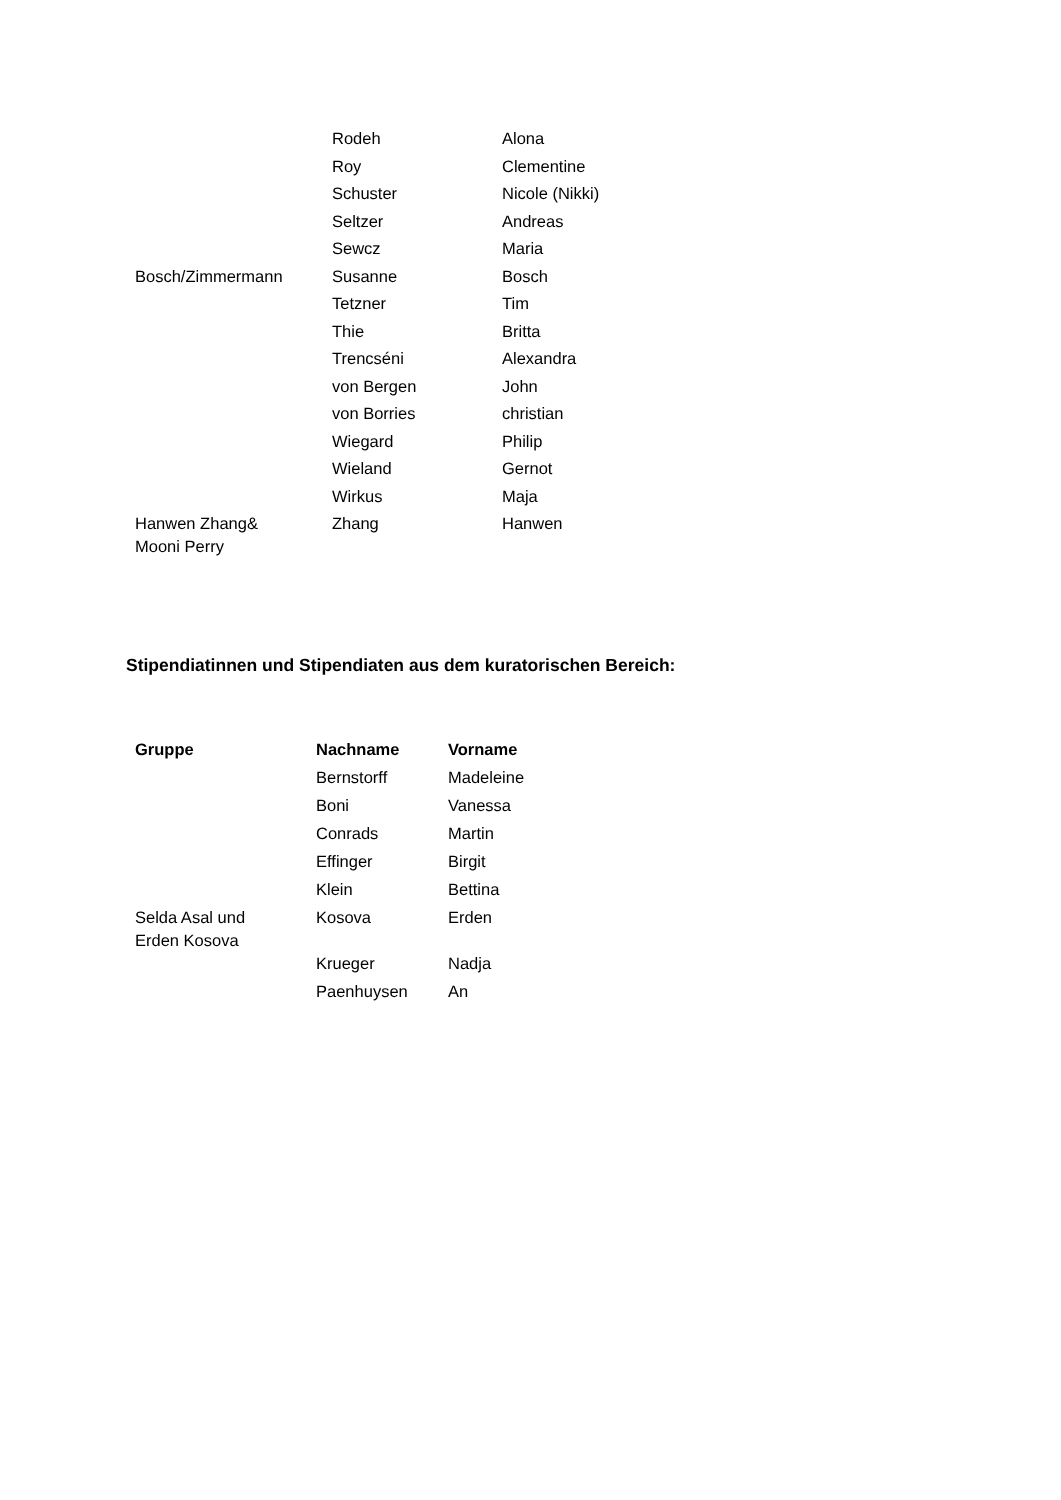| | Rodeh | Alona |
| | Roy | Clementine |
| | Schuster | Nicole (Nikki) |
| | Seltzer | Andreas |
| | Sewcz | Maria |
| Bosch/Zimmermann | Susanne | Bosch |
| | Tetzner | Tim |
| | Thie | Britta |
| | Trencséni | Alexandra |
| | von Bergen | John |
| | von Borries | christian |
| | Wiegard | Philip |
| | Wieland | Gernot |
| | Wirkus | Maja |
| Hanwen Zhang& Mooni Perry | Zhang | Hanwen |
Stipendiatinnen und Stipendiaten aus dem kuratorischen Bereich:
| Gruppe | Nachname | Vorname |
| --- | --- | --- |
| | Bernstorff | Madeleine |
| | Boni | Vanessa |
| | Conrads | Martin |
| | Effinger | Birgit |
| | Klein | Bettina |
| Selda Asal und Erden Kosova | Kosova | Erden |
| | Krueger | Nadja |
| | Paenhuysen | An |